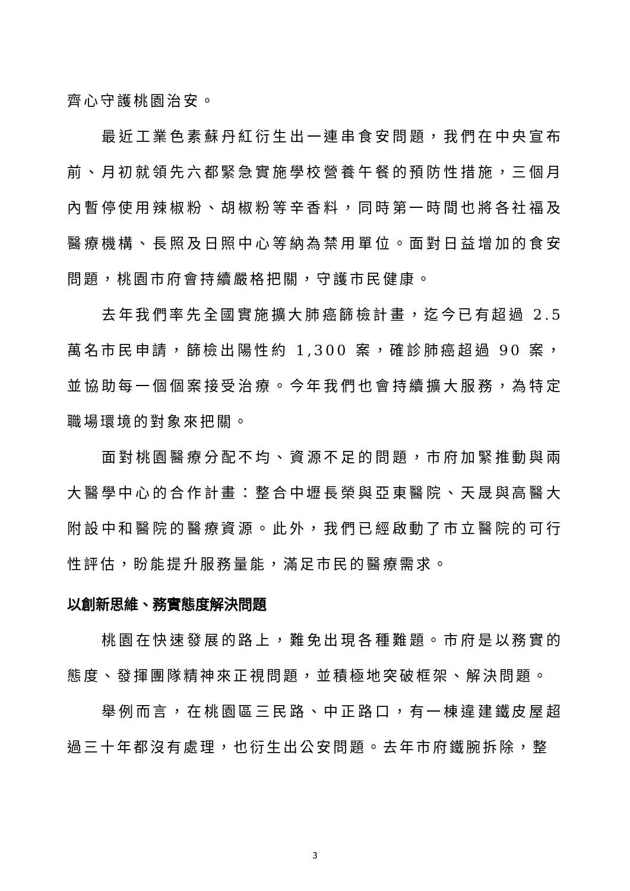齊心守護桃園治安。
最近工業色素蘇丹紅衍生出一連串食安問題，我們在中央宣布前、月初就領先六都緊急實施學校營養午餐的預防性措施，三個月內暫停使用辣椒粉、胡椒粉等辛香料，同時第一時間也將各社福及醫療機構、長照及日照中心等納為禁用單位。面對日益增加的食安問題，桃園市府會持續嚴格把關，守護市民健康。
去年我們率先全國實施擴大肺癌篩檢計畫，迄今已有超過 2.5 萬名市民申請，篩檢出陽性約 1,300 案，確診肺癌超過 90 案，並協助每一個個案接受治療。今年我們也會持續擴大服務，為特定職場環境的對象來把關。
面對桃園醫療分配不均、資源不足的問題，市府加緊推動與兩大醫學中心的合作計畫：整合中壢長榮與亞東醫院、天晟與高醫大附設中和醫院的醫療資源。此外，我們已經啟動了市立醫院的可行性評估，盼能提升服務量能，滿足市民的醫療需求。
以創新思維、務實態度解決問題
桃園在快速發展的路上，難免出現各種難題。市府是以務實的態度、發揮團隊精神來正視問題，並積極地突破框架、解決問題。
舉例而言，在桃園區三民路、中正路口，有一棟違建鐵皮屋超過三十年都沒有處理，也衍生出公安問題。去年市府鐵腕拆除，整
3